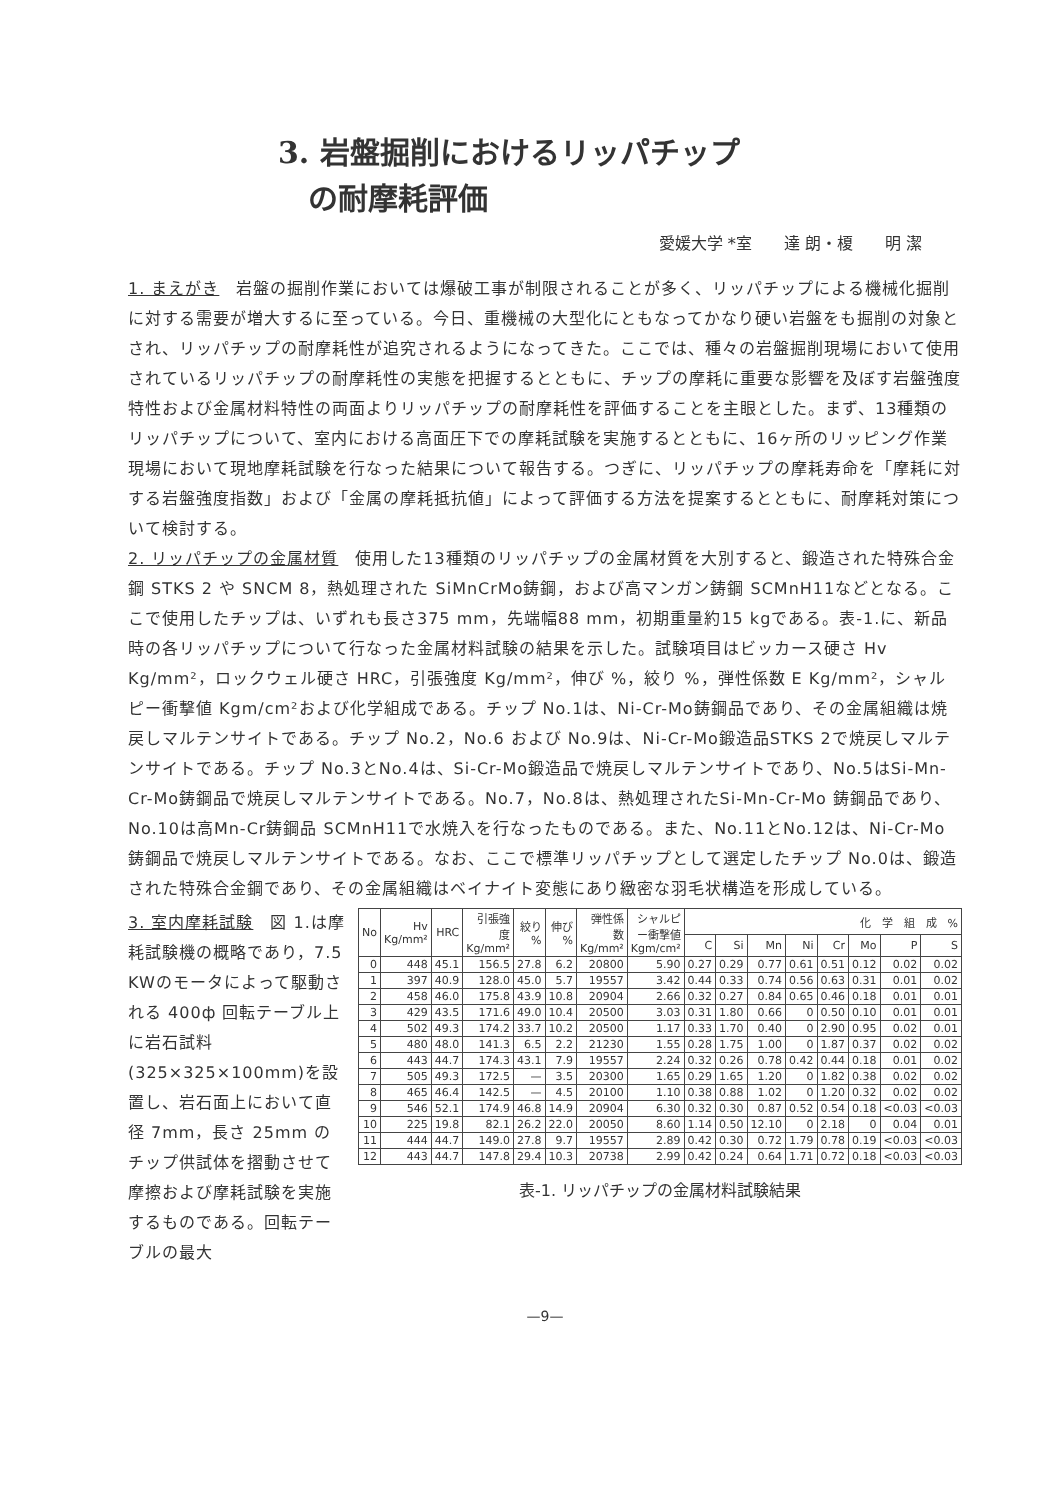3. 岩盤掘削におけるリッパチップ
　の耐摩耗評価
愛媛大学 *室　　達 朗・榎　　明 潔
1. まえがき　岩盤の掘削作業においては爆破工事が制限されることが多く、リッパチップによる機械化掘削に対する需要が増大するに至っている。今日、重機械の大型化にともなってかなり硬い岩盤をも掘削の対象とされ、リッパチップの耐摩耗性が追究されるようになってきた。ここでは、種々の岩盤掘削現場において使用されているリッパチップの耐摩耗性の実態を把握するとともに、チップの摩耗に重要な影響を及ぼす岩盤強度特性および金属材料特性の両面よりリッパチップの耐摩耗性を評価することを主眼とした。まず、13種類のリッパチップについて、室内における高面圧下での摩耗試験を実施するとともに、16ヶ所のリッピング作業現場において現地摩耗試験を行なった結果について報告する。つぎに、リッパチップの摩耗寿命を「摩耗に対する岩盤強度指数」および「金属の摩耗抵抗値」によって評価する方法を提案するとともに、耐摩耗対策について検討する。
2. リッパチップの金属材質　使用した13種類のリッパチップの金属材質を大別すると、鍛造された特殊合金鋼 STKS 2 や SNCM 8，熱処理された SiMnCrMo鋳鋼，および高マンガン鋳鋼 SCMnH11などとなる。ここで使用したチップは、いずれも長さ375 mm，先端幅88 mm，初期重量約15 kgである。表-1.に、新品時の各リッパチップについて行なった金属材料試験の結果を示した。試験項目はビッカース硬さ Hv Kg/mm²，ロックウェル硬さ HRC，引張強度 Kg/mm²，伸び %，絞り %，弾性係数 E Kg/mm²，シャルピー衝撃値 Kgm/cm²および化学組成である。チップ No.1は、Ni-Cr-Mo鋳鋼品であり、その金属組織は焼戻しマルテンサイトである。チップ No.2，No.6 および No.9は、Ni-Cr-Mo鍛造品STKS 2で焼戻しマルテンサイトである。チップ No.3とNo.4は、Si-Cr-Mo鍛造品で焼戻しマルテンサイトであり、No.5はSi-Mn-Cr-Mo鋳鋼品で焼戻しマルテンサイトである。No.7，No.8は、熱処理されたSi-Mn-Cr-Mo 鋳鋼品であり、No.10は高Mn-Cr鋳鋼品 SCMnH11で水焼入を行なったものである。また、No.11とNo.12は、Ni-Cr-Mo 鋳鋼品で焼戻しマルテンサイトである。なお、ここで標準リッパチップとして選定したチップ No.0は、鍛造された特殊合金鋼であり、その金属組織はベイナイト変態にあり緻密な羽毛状構造を形成している。
3. 室内摩耗試験　図 1.は摩耗試験機の概略であり，7.5 KWのモータによって駆動される 400ф 回転テーブル上に岩石試料(325×325×100mm)を設置し、岩石面上において直径 7mm，長さ 25mm のチップ供試体を摺動させて摩擦および摩耗試験を実施するものである。回転テーブルの最大
| No | Hv Kg/mm² | HRC | 引張強度 Kg/mm² | 絞り % | 伸び % | 弾性係数 Kg/mm² | シャルピー衝撃値 Kgm/cm² | 化 学 組 成 % | | | | | | | |
| --- | --- | --- | --- | --- | --- | --- | --- | --- | --- | --- | --- | --- | --- | --- | --- |
| | | | | | | | | C | Si | Mn | Ni | Cr | Mo | P | S |
| 0 | 448 | 45.1 | 156.5 | 27.8 | 6.2 | 20800 | 5.90 | 0.27 | 0.29 | 0.77 | 0.61 | 0.51 | 0.12 | 0.02 | 0.02 |
| 1 | 397 | 40.9 | 128.0 | 45.0 | 5.7 | 19557 | 3.42 | 0.44 | 0.33 | 0.74 | 0.56 | 0.63 | 0.31 | 0.01 | 0.02 |
| 2 | 458 | 46.0 | 175.8 | 43.9 | 10.8 | 20904 | 2.66 | 0.32 | 0.27 | 0.84 | 0.65 | 0.46 | 0.18 | 0.01 | 0.01 |
| 3 | 429 | 43.5 | 171.6 | 49.0 | 10.4 | 20500 | 3.03 | 0.31 | 1.80 | 0.66 | 0 | 0.50 | 0.10 | 0.01 | 0.01 |
| 4 | 502 | 49.3 | 174.2 | 33.7 | 10.2 | 20500 | 1.17 | 0.33 | 1.70 | 0.40 | 0 | 2.90 | 0.95 | 0.02 | 0.01 |
| 5 | 480 | 48.0 | 141.3 | 6.5 | 2.2 | 21230 | 1.55 | 0.28 | 1.75 | 1.00 | 0 | 1.87 | 0.37 | 0.02 | 0.02 |
| 6 | 443 | 44.7 | 174.3 | 43.1 | 7.9 | 19557 | 2.24 | 0.32 | 0.26 | 0.78 | 0.42 | 0.44 | 0.18 | 0.01 | 0.02 |
| 7 | 505 | 49.3 | 172.5 | — | 3.5 | 20300 | 1.65 | 0.29 | 1.65 | 1.20 | 0 | 1.82 | 0.38 | 0.02 | 0.02 |
| 8 | 465 | 46.4 | 142.5 | — | 4.5 | 20100 | 1.10 | 0.38 | 0.88 | 1.02 | 0 | 1.20 | 0.32 | 0.02 | 0.02 |
| 9 | 546 | 52.1 | 174.9 | 46.8 | 14.9 | 20904 | 6.30 | 0.32 | 0.30 | 0.87 | 0.52 | 0.54 | 0.18 | <0.03 | <0.03 |
| 10 | 225 | 19.8 | 82.1 | 26.2 | 22.0 | 20050 | 8.60 | 1.14 | 0.50 | 12.10 | 0 | 2.18 | 0 | 0.04 | 0.01 |
| 11 | 444 | 44.7 | 149.0 | 27.8 | 9.7 | 19557 | 2.89 | 0.42 | 0.30 | 0.72 | 1.79 | 0.78 | 0.19 | <0.03 | <0.03 |
| 12 | 443 | 44.7 | 147.8 | 29.4 | 10.3 | 20738 | 2.99 | 0.42 | 0.24 | 0.64 | 1.71 | 0.72 | 0.18 | <0.03 | <0.03 |
表-1. リッパチップの金属材料試験結果
—9—